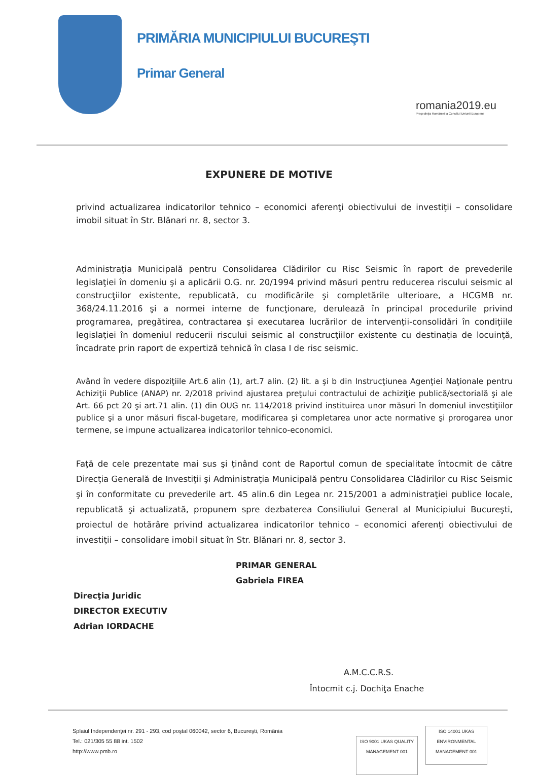PRIMĂRIA MUNICIPIULUI BUCUREŞTI
Primar General
romania2019.eu
Preşedinţia României la Consiliul Uniunii Europene
EXPUNERE DE MOTIVE
privind actualizarea indicatorilor tehnico – economici aferenţi obiectivului de investiţii – consolidare imobil situat în Str. Blănari nr. 8, sector 3.
Administraţia Municipală pentru Consolidarea Clădirilor cu Risc Seismic în raport de prevederile legislaţiei în domeniu şi a aplicării O.G. nr. 20/1994 privind măsuri pentru reducerea riscului seismic al construcţiilor existente, republicată, cu modificările şi completările ulterioare, a HCGMB nr. 368/24.11.2016 şi a normei interne de funcţionare, derulează în principal procedurile privind programarea, pregătirea, contractarea şi executarea lucrărilor de intervenţii-consolidări în condiţiile legislaţiei în domeniul reducerii riscului seismic al construcţiilor existente cu destinaţia de locuinţă, încadrate prin raport de expertiză tehnică în clasa I de risc seismic.
Având în vedere dispoziţiile Art.6 alin (1), art.7 alin. (2) lit. a şi b din Instrucţiunea Agenţiei Naţionale pentru Achiziţii Publice (ANAP) nr. 2/2018 privind ajustarea preţului contractului de achiziţie publică/sectorială şi ale Art. 66 pct 20 şi art.71 alin. (1) din OUG nr. 114/2018 privind instituirea unor măsuri în domeniul investiţiilor publice şi a unor măsuri fiscal-bugetare, modificarea şi completarea unor acte normative şi prorogarea unor termene, se impune actualizarea indicatorilor tehnico-economici.
Faţă de cele prezentate mai sus şi ţinând cont de Raportul comun de specialitate întocmit de către Direcţia Generală de Investiţii şi Administraţia Municipală pentru Consolidarea Clădirilor cu Risc Seismic şi în conformitate cu prevederile art. 45 alin.6 din Legea nr. 215/2001 a administraţiei publice locale, republicată şi actualizată, propunem spre dezbaterea Consiliului General al Municipiului Bucureşti, proiectul de hotărâre privind actualizarea indicatorilor tehnico – economici aferenţi obiectivului de investiţii – consolidare imobil situat în Str. Blănari nr. 8, sector 3.
Direcţia Juridic
DIRECTOR EXECUTIV
Adrian IORDACHE
PRIMAR GENERAL
Gabriela FIREA
A.M.C.C.R.S.
Întocmit c.j. Dochiţa Enache
Splaiul Independenţei nr. 291 - 293, cod poştal 060042, sector 6, Bucureşti, România
Tel.: 021/305 55 88 int. 1502
http://www.pmb.ro
ISO 9001 UKAS QUALITY MANAGEMENT 001 ISO 14001 UKAS ENVIRONMENTAL MANAGEMENT 001